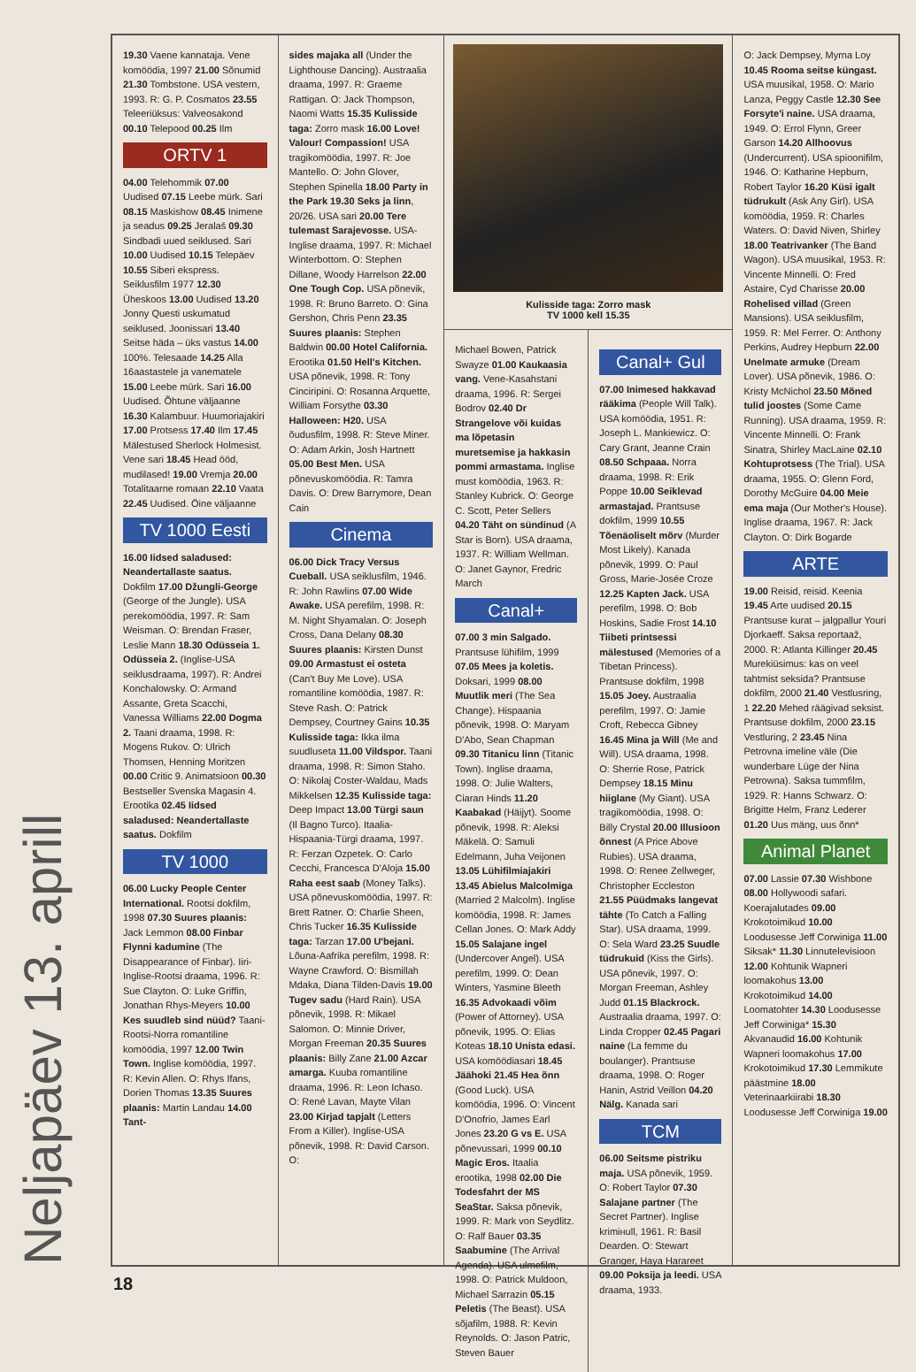Neljapäev 13. aprill
19.30 Vaene kannataja. Vene komöödia, 1997 21.00 Sõnumid 21.30 Tombstone. USA vestern, 1993. R: G. P. Cosmatos 23.55 Teleeriüksus: Valveosakond 00.10 Telepood 00.25 Ilm
ORTV 1
04.00 Telehommik 07.00 Uudised 07.15 Leebe mürk. Sari 08.15 Maskishow 08.45 Inimene ja seadus 09.25 Jeralaš 09.30 Sindbadi uued seiklused. Sari 10.00 Uudised 10.15 Telepäev 10.55 Siberi ekspress. Seiklusfilm 1977 12.30 Üheskoos 13.00 Uudised 13.20 Jonny Questi uskumatud seiklused. Joonissari 13.40 Seitse häda – üks vastus 14.00 100%. Telesaade 14.25 Alla 16aastastele ja vanematele 15.00 Leebe mürk. Sari 16.00 Uudised. Õhtune väljaanne 16.30 Kalambuur. Huumoriajakiri 17.00 Protsess 17.40 Ilm 17.45 Mälestused Sherlock Holmesist. Vene sari 18.45 Head ööd, mudilased! 19.00 Vremja 20.00 Totalitaarne romaan 22.10 Vaata 22.45 Uudised. Öine väljaanne
TV 1000 Eesti
16.00 Iidsed saladused: Neandertallaste saatus. Dokfilm 17.00 Džungli-George (George of the Jungle). USA perekomöödia, 1997. R: Sam Weisman. O: Brendan Fraser, Leslie Mann 18.30 Odüsseia 1. Odüsseia 2. (Inglise-USA seiklusdraama, 1997). R: Andrei Konchalowsky. O: Armand Assante, Greta Scacchi, Vanessa Williams 22.00 Dogma 2. Taani draama, 1998. R: Mogens Rukov. O: Ulrich Thomsen, Henning Moritzen 00.00 Critic 9. Animatsioon 00.30 Bestseller Svenska Magasin 4. Erootika 02.45 Iidsed saladused: Neandertallaste saatus. Dokfilm
TV 1000
06.00 Lucky People Center International. Rootsi dokfilm, 1998 07.30 Suures plaanis: Jack Lemmon 08.00 Finbar Flynni kadumine (The Disappearance of Finbar). Iiri-Inglise-Rootsi draama, 1996. R: Sue Clayton. O: Luke Griffin, Jonathan Rhys-Meyers 10.00 Kes suudleb sind nüüd? Taani-Rootsi-Norra romantiline komöödia, 1997 12.00 Twin Town. Inglise komöödia, 1997. R: Kevin Allen. O: Rhys Ifans, Dorien Thomas 13.35 Suures plaanis: Martin Landau 14.00 Tant-
sides majaka all (Under the Lighthouse Dancing). Austraalia draama, 1997. R: Graeme Rattigan. O: Jack Thompson, Naomi Watts 15.35 Kulisside taga: Zorro mask 16.00 Love! Valour! Compassion! USA tragikomöödia, 1997. R: Joe Mantello. O: John Glover, Stephen Spinella 18.00 Party in the Park 19.30 Seks ja linn, 20/26. USA sari 20.00 Tere tulemast Sarajevosse. USA-Inglise draama, 1997. R: Michael Winterbottom. O: Stephen Dillane, Woody Harrelson 22.00 One Tough Cop. USA põnevik, 1998. R: Bruno Barreto. O: Gina Gershon, Chris Penn 23.35 Suures plaanis: Stephen Baldwin 00.00 Hotel California. Erootika 01.50 Hell's Kitchen. USA põnevik, 1998. R: Tony Cinciripini. O: Rosanna Arquette, William Forsythe 03.30 Halloween: H20. USA õudusfilm, 1998. R: Steve Miner. O: Adam Arkin, Josh Hartnett 05.00 Best Men. USA põnevuskomöödia. R: Tamra Davis. O: Drew Barrymore, Dean Cain
Cinema
06.00 Dick Tracy Versus Cueball. USA seiklusfilm, 1946. R: John Rawlins 07.00 Wide Awake. USA perefilm, 1998. R: M. Night Shyamalan. O: Joseph Cross, Dana Delany 08.30 Suures plaanis: Kirsten Dunst 09.00 Armastust ei osteta (Can't Buy Me Love). USA romantiline komöödia, 1987. R: Steve Rash. O: Patrick Dempsey, Courtney Gains 10.35 Kulisside taga: Ikka ilma suudluseta 11.00 Vildspor. Taani draama, 1998. R: Simon Staho. O: Nikolaj Coster-Waldau, Mads Mikkelsen 12.35 Kulisside taga: Deep Impact 13.00 Türgi saun (Il Bagno Turco). Itaalia-Hispaania-Türgi draama, 1997. R: Ferzan Ozpetek. O: Carlo Cecchi, Francesca D'Aloja 15.00 Raha eest saab (Money Talks). USA põnevuskomöödia, 1997. R: Brett Ratner. O: Charlie Sheen, Chris Tucker 16.35 Kulisside taga: Tarzan 17.00 U'bejani. Lõuna-Aafrika perefilm, 1998. R: Wayne Crawford. O: Bismillah Mdaka, Diana Tilden-Davis 19.00 Tugev sadu (Hard Rain). USA põnevik, 1998. R: Mikael Salomon. O: Minnie Driver, Morgan Freeman 20.35 Suures plaanis: Billy Zane 21.00 Azcar amarga. Kuuba romantiline draama, 1996. R: Leon Ichaso. O: René Lavan, Mayte Vilan 23.00 Kirjad tapjalt (Letters From a Killer). Inglise-USA põnevik, 1998. R: David Carson. O:
Kulisside taga: Zorro mask
TV 1000 kell 15.35
Michael Bowen, Patrick Swayze 01.00 Kaukaasia vang. Vene-Kasahstani draama, 1996. R: Sergei Bodrov 02.40 Dr Strangelove või kuidas ma lõpetasin muretsemise ja hakkasin pommi armastama. Inglise must komöödia, 1963. R: Stanley Kubrick. O: George C. Scott, Peter Sellers 04.20 Täht on sündinud (A Star is Born). USA draama, 1937. R: William Wellman. O: Janet Gaynor, Fredric March
Canal+
07.00 3 min Salgado. Prantsuse lühifilm, 1999 07.05 Mees ja koletis. Doksari, 1999 08.00 Muutlik meri (The Sea Change). Hispaania põnevik, 1998. O: Maryam D'Abo, Sean Chapman 09.30 Titanicu linn (Titanic Town). Inglise draama, 1998. O: Julie Walters, Ciaran Hinds 11.20 Kaabakad (Häijyt). Soome põnevik, 1998. R: Aleksi Mäkelä. O: Samuli Edelmann, Juha Veijonen 13.05 Lühifilmiajakiri 13.45 Abielus Malcolmiga (Married 2 Malcolm). Inglise komöödia, 1998. R: James Cellan Jones. O: Mark Addy 15.05 Salajane ingel (Undercover Angel). USA perefilm, 1999. O: Dean Winters, Yasmine Bleeth 16.35 Advokaadi võim (Power of Attorney). USA põnevik, 1995. O: Elias Koteas 18.10 Unista edasi. USA komöödiasari 18.45 Jäähoki 21.45 Hea õnn (Good Luck). USA komöödia, 1996. O: Vincent D'Onofrio, James Earl Jones 23.20 G vs E. USA põnevussari, 1999 00.10 Magic Eros. Itaalia erootika, 1998 02.00 Die Todesfahrt der MS SeaStar. Saksa põnevik, 1999. R: Mark von Seydlitz. O: Ralf Bauer 03.35 Saabumine (The Arrival Agenda). USA ulmefilm, 1998. O: Patrick Muldoon, Michael Sarrazin 05.15 Peletis (The Beast). USA sõjafilm, 1988. R: Kevin Reynolds. O: Jason Patric, Steven Bauer
Canal+ Gul
07.00 Inimesed hakkavad rääkima (People Will Talk). USA komöödia, 1951. R: Joseph L. Mankiewicz. O: Cary Grant, Jeanne Crain 08.50 Schpaaa. Norra draama, 1998. R: Erik Poppe 10.00 Seiklevad armastajad. Prantsuse dokfilm, 1999 10.55 Tõenäoliselt mõrv (Murder Most Likely). Kanada põnevik, 1999. O: Paul Gross, Marie-Josée Croze 12.25 Kapten Jack. USA perefilm, 1998. O: Bob Hoskins, Sadie Frost 14.10 Tiibeti printsessi mälestused (Memories of a Tibetan Princess). Prantsuse dokfilm, 1998 15.05 Joey. Austraalia perefilm, 1997. O: Jamie Croft, Rebecca Gibney 16.45 Mina ja Will (Me and Will). USA draama, 1998. O: Sherrie Rose, Patrick Dempsey 18.15 Minu hiiglane (My Giant). USA tragikomöödia, 1998. O: Billy Crystal 20.00 Illusioon õnnest (A Price Above Rubies). USA draama, 1998. O: Renee Zellweger, Christopher Eccleston 21.55 Püüdmaks langevat tähte (To Catch a Falling Star). USA draama, 1999. O: Sela Ward 23.25 Suudle tüdrukuid (Kiss the Girls). USA põnevik, 1997. O: Morgan Freeman, Ashley Judd 01.15 Blackrock. Austraalia draama, 1997. O: Linda Cropper 02.45 Pagari naine (La femme du boulanger). Prantsuse draama, 1998. O: Roger Hanin, Astrid Veillon 04.20 Nälg. Kanada sari
TCM
06.00 Seitsme pistriku maja. USA põnevik, 1959. O: Robert Taylor 07.30 Salajane partner (The Secret Partner). Inglise krimінull, 1961. R: Basil Dearden. O: Stewart Granger, Haya Harareet 09.00 Poksija ja leedi. USA draama, 1933.
O: Jack Dempsey, Myrna Loy 10.45 Rooma seitse küngast. USA muusikal, 1958. O: Mario Lanza, Peggy Castle 12.30 See Forsyte'i naine. USA draama, 1949. O: Errol Flynn, Greer Garson 14.20 Allhoovus (Undercurrent). USA spioonifilm, 1946. O: Katharine Hepburn, Robert Taylor 16.20 Küsi igalt tüdrukult (Ask Any Girl). USA komöödia, 1959. R: Charles Waters. O: David Niven, Shirley 18.00 Teatrivanker (The Band Wagon). USA muusikal, 1953. R: Vincente Minnelli. O: Fred Astaire, Cyd Charisse 20.00 Rohelised villad (Green Mansions). USA seiklusfilm, 1959. R: Mel Ferrer. O: Anthony Perkins, Audrey Hepburn 22.00 Unelmate armuke (Dream Lover). USA põnevik, 1986. O: Kristy McNichol 23.50 Mõned tulid joostes (Some Came Running). USA draama, 1959. R: Vincente Minnelli. O: Frank Sinatra, Shirley MacLaine 02.10 Kohtuprotsess (The Trial). USA draama, 1955. O: Glenn Ford, Dorothy McGuire 04.00 Meie ema maja (Our Mother's House). Inglise draama, 1967. R: Jack Clayton. O: Dirk Bogarde
ARTE
19.00 Reisid, reisid. Keenia 19.45 Arte uudised 20.15 Prantsuse kurat – jalgpallur Youri Djorkaeff. Saksa reportaaž, 2000. R: Atlanta Killinger 20.45 Murekiüsimus: kas on veel tahtmist seksida? Prantsuse dokfilm, 2000 21.40 Vestlusring, 1 22.20 Mehed räägivad seksist. Prantsuse dokfilm, 2000 23.15 Vestluring, 2 23.45 Nina Petrovna imeline väle (Die wunderbare Lüge der Nina Petrowna). Saksa tummfilm, 1929. R: Hanns Schwarz. O: Brigitte Helm, Franz Lederer 01.20 Uus mäng, uus õnn*
Animal Planet
07.00 Lassie 07.30 Wishbone 08.00 Hollywoodi safari. Koerajalutades 09.00 Krokotoimikud 10.00 Loodusesse Jeff Corwiniga 11.00 Siksak* 11.30 Linnutelevisioon 12.00 Kohtunik Wapneri loomakohus 13.00 Krokotoimikud 14.00 Loomatohter 14.30 Loodusesse Jeff Corwiniga* 15.30 Akvanaudid 16.00 Kohtunik Wapneri loomakohus 17.00 Krokotoimikud 17.30 Lemmikute päästmine 18.00 Veterinaarkiirabi 18.30 Loodusesse Jeff Corwiniga 19.00
18